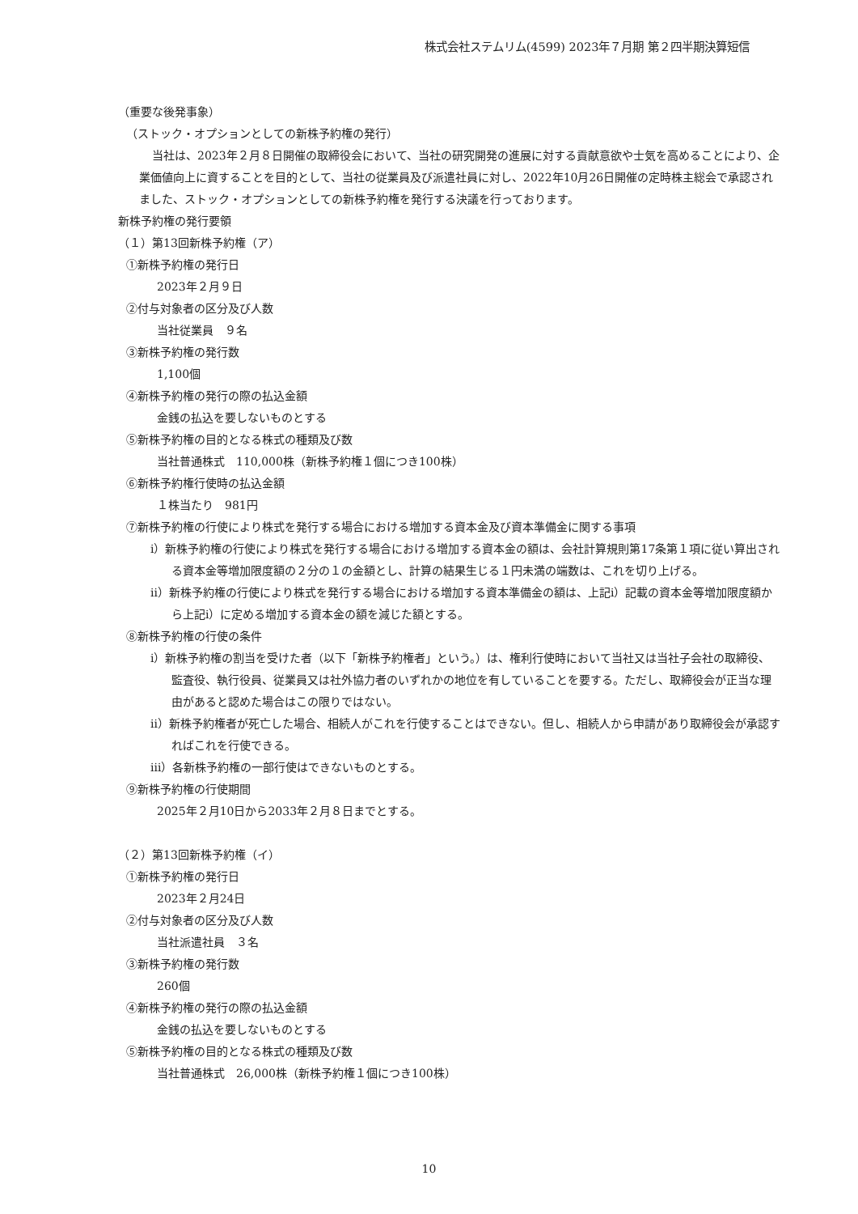株式会社ステムリム(4599) 2023年７月期 第２四半期決算短信
（重要な後発事象）
（ストック・オプションとしての新株予約権の発行）
当社は、2023年２月８日開催の取締役会において、当社の研究開発の進展に対する貢献意欲や士気を高めることにより、企業価値向上に資することを目的として、当社の従業員及び派遣社員に対し、2022年10月26日開催の定時株主総会で承認されました、ストック・オプションとしての新株予約権を発行する決議を行っております。
新株予約権の発行要領
（１）第13回新株予約権（ア）
①新株予約権の発行日
2023年２月９日
②付与対象者の区分及び人数
当社従業員　９名
③新株予約権の発行数
1,100個
④新株予約権の発行の際の払込金額
金銭の払込を要しないものとする
⑤新株予約権の目的となる株式の種類及び数
当社普通株式　110,000株（新株予約権１個につき100株）
⑥新株予約権行使時の払込金額
１株当たり　981円
⑦新株予約権の行使により株式を発行する場合における増加する資本金及び資本準備金に関する事項
ⅰ）新株予約権の行使により株式を発行する場合における増加する資本金の額は、会社計算規則第17条第１項に従い算出される資本金等増加限度額の２分の１の金額とし、計算の結果生じる１円未満の端数は、これを切り上げる。
ⅱ）新株予約権の行使により株式を発行する場合における増加する資本準備金の額は、上記ⅰ）記載の資本金等増加限度額から上記ⅰ）に定める増加する資本金の額を減じた額とする。
⑧新株予約権の行使の条件
ⅰ）新株予約権の割当を受けた者（以下「新株予約権者」という。）は、権利行使時において当社又は当社子会社の取締役、監査役、執行役員、従業員又は社外協力者のいずれかの地位を有していることを要する。ただし、取締役会が正当な理由があると認めた場合はこの限りではない。
ⅱ）新株予約権者が死亡した場合、相続人がこれを行使することはできない。但し、相続人から申請があり取締役会が承認すればこれを行使できる。
ⅲ）各新株予約権の一部行使はできないものとする。
⑨新株予約権の行使期間
2025年２月10日から2033年２月８日までとする。
（２）第13回新株予約権（イ）
①新株予約権の発行日
2023年２月24日
②付与対象者の区分及び人数
当社派遣社員　３名
③新株予約権の発行数
260個
④新株予約権の発行の際の払込金額
金銭の払込を要しないものとする
⑤新株予約権の目的となる株式の種類及び数
当社普通株式　26,000株（新株予約権１個につき100株）
10